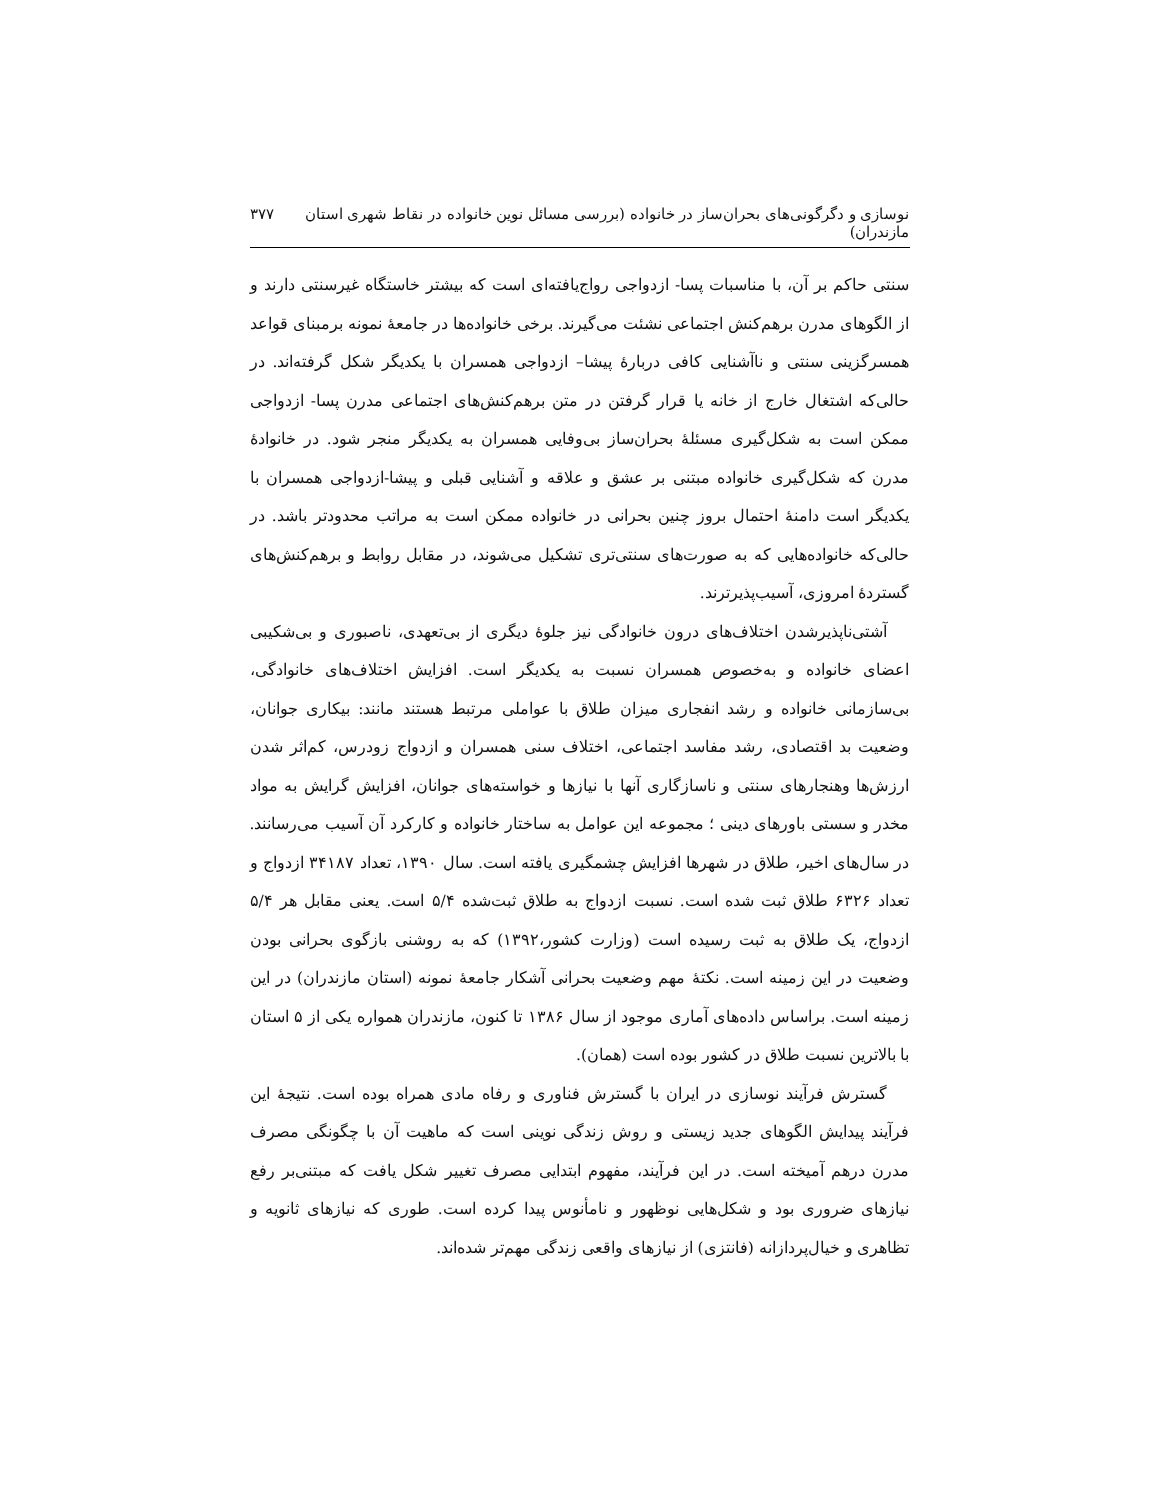نوسازی و دگرگونی‌های بحران‌ساز در خانواده (بررسی مسائل نوین خانواده در نقاط شهری استان مازندران) ۳۷۷
سنتی حاکم بر آن، با مناسبات پسا- ازدواجی رواج‌یافته‌ای است که بیشتر خاستگاه غیرسنتی دارند و از الگوهای مدرن برهم‌کنش اجتماعی نشئت می‌گیرند. برخی خانواده‌ها در جامعهٔ نمونه برمبنای قواعد همسرگزینی سنتی و ناآشنایی کافی دربارهٔ پیشا– ازدواجی همسران با یکدیگر شکل گرفته‌اند. در حالی‌که اشتغال خارج از خانه یا قرار گرفتن در متن برهم‌کنش‌های اجتماعی مدرن پسا- ازدواجی ممکن است به شکل‌گیری مسئلهٔ بحران‌ساز بی‌وفایی همسران به یکدیگر منجر شود. در خانوادهٔ مدرن که شکل‌گیری خانواده مبتنی بر عشق و علاقه و آشنایی قبلی و پیشا-ازدواجی همسران با یکدیگر است دامنهٔ احتمال بروز چنین بحرانی در خانواده ممکن است به مراتب محدودتر باشد. در حالی‌که خانواده‌هایی که به صورت‌های سنتی‌تری تشکیل می‌شوند، در مقابل روابط و برهم‌کنش‌های گستردهٔ امروزی، آسیب‌پذیرترند.
آشتی‌ناپذیرشدن اختلاف‌های درون خانوادگی نیز جلوهٔ دیگری از بی‌تعهدی، ناصبوری و بی‌شکیبی اعضای خانواده و به‌خصوص همسران نسبت به یکدیگر است. افزایش اختلاف‌های خانوادگی، بی‌سازمانی خانواده و رشد انفجاری میزان طلاق با عواملی مرتبط هستند مانند: بیکاری جوانان، وضعیت بد اقتصادی، رشد مفاسد اجتماعی، اختلاف سنی همسران و ازدواج زودرس، کم‌اثر شدن ارزش‌ها وهنجارهای سنتی و ناسازگاری آنها با نیازها و خواسته‌های جوانان، افزایش گرایش به مواد مخدر و سستی باورهای دینی ؛ مجموعه این عوامل به ساختار خانواده و کارکرد آن آسیب می‌رسانند. در سال‌های اخیر، طلاق در شهرها افزایش چشمگیری یافته است. سال ۱۳۹۰، تعداد ۳۴۱۸۷ ازدواج و تعداد ۶۳۲۶ طلاق ثبت شده است. نسبت ازدواج به طلاق ثبت‌شده ۵/۴ است. یعنی مقابل هر ۵/۴ ازدواج، یک طلاق به ثبت رسیده است (وزارت کشور،۱۳۹۲) که به روشنی بازگوی بحرانی بودن وضعیت در این زمینه است. نکتهٔ مهم وضعیت بحرانی آشکار جامعهٔ نمونه (استان مازندران) در این زمینه است. براساس داده‌های آماری موجود از سال ۱۳۸۶ تا کنون، مازندران همواره یکی از ۵ استان با بالاترین نسبت طلاق در کشور بوده است (همان).
گسترش فرآیند نوسازی در ایران با گسترش فناوری و رفاه مادی همراه بوده است. نتیجهٔ این فرآیند پیدایش الگوهای جدید زیستی و روش زندگی نوینی است که ماهیت آن با چگونگی مصرف مدرن درهم آمیخته است. در این فرآیند، مفهوم ابتدایی مصرف تغییر شکل یافت که مبتنی‌بر رفع نیازهای ضروری بود و شکل‌هایی نوظهور و نامأنوس پیدا کرده است. طوری که نیازهای ثانویه و تظاهری و خیال‌پردازانه (فانتزی) از نیازهای واقعی زندگی مهم‌تر شده‌اند.